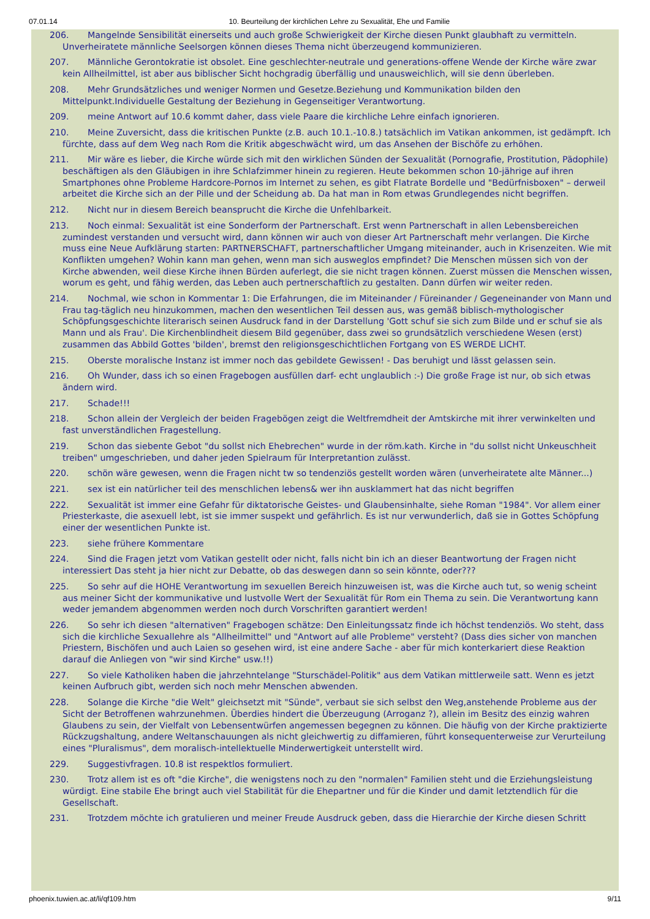07.01.14 10. Beurteilung der kirchlichen Lehre zu Sexualität, Ehe und Familie
206. Mangelnde Sensibilität einerseits und auch große Schwierigkeit der Kirche diesen Punkt glaubhaft zu vermitteln. Unverheiratete männliche Seelsorgen können dieses Thema nicht überzeugend kommunizieren.
207. Männliche Gerontokratie ist obsolet. Eine geschlechter-neutrale und generations-offene Wende der Kirche wäre zwar kein Allheilmittel, ist aber aus biblischer Sicht hochgradig überfällig und unausweichlich, will sie denn überleben.
208. Mehr Grundsätzliches und weniger Normen und Gesetze.Beziehung und Kommunikation bilden den Mittelpunkt.Individuelle Gestaltung der Beziehung in Gegenseitiger Verantwortung.
209. meine Antwort auf 10.6 kommt daher, dass viele Paare die kirchliche Lehre einfach ignorieren.
210. Meine Zuversicht, dass die kritischen Punkte (z.B. auch 10.1.-10.8.) tatsächlich im Vatikan ankommen, ist gedämpft. Ich fürchte, dass auf dem Weg nach Rom die Kritik abgeschwächt wird, um das Ansehen der Bischöfe zu erhöhen.
211. Mir wäre es lieber, die Kirche würde sich mit den wirklichen Sünden der Sexualität (Pornografie, Prostitution, Pädophile) beschäftigen als den Gläubigen in ihre Schlafzimmer hinein zu regieren. Heute bekommen schon 10-jährige auf ihren Smartphones ohne Probleme Hardcore-Pornos im Internet zu sehen, es gibt Flatrate Bordelle und "Bedürfnisboxen" – derweil arbeitet die Kirche sich an der Pille und der Scheidung ab. Da hat man in Rom etwas Grundlegendes nicht begriffen.
212. Nicht nur in diesem Bereich beansprucht die Kirche die Unfehlbarkeit.
213. Noch einmal: Sexualität ist eine Sonderform der Partnerschaft. Erst wenn Partnerschaft in allen Lebensbereichen zumindest verstanden und versucht wird, dann können wir auch von dieser Art Partnerschaft mehr verlangen. Die Kirche muss eine Neue Aufklärung starten: PARTNERSCHAFT, partnerschaftlicher Umgang miteinander, auch in Krisenzeiten. Wie mit Konflikten umgehen? Wohin kann man gehen, wenn man sich ausweglos empfindet? Die Menschen müssen sich von der Kirche abwenden, weil diese Kirche ihnen Bürden auferlegt, die sie nicht tragen können. Zuerst müssen die Menschen wissen, worum es geht, und fähig werden, das Leben auch pertnerschaftlich zu gestalten. Dann dürfen wir weiter reden.
214. Nochmal, wie schon in Kommentar 1: Die Erfahrungen, die im Miteinander / Füreinander / Gegeneinander von Mann und Frau tag-täglich neu hinzukommen, machen den wesentlichen Teil dessen aus, was gemäß biblisch-mythologischer Schöpfungsgeschichte literarisch seinen Ausdruck fand in der Darstellung 'Gott schuf sie sich zum Bilde und er schuf sie als Mann und als Frau'. Die Kirchenblindheit diesem Bild gegenüber, dass zwei so grundsätzlich verschiedene Wesen (erst) zusammen das Abbild Gottes 'bilden', bremst den religionsgeschichtlichen Fortgang von ES WERDE LICHT.
215. Oberste moralische Instanz ist immer noch das gebildete Gewissen! - Das beruhigt und lässt gelassen sein.
216. Oh Wunder, dass ich so einen Fragebogen ausfüllen darf- echt unglaublich :-) Die große Frage ist nur, ob sich etwas ändern wird.
217. Schade!!!
218. Schon allein der Vergleich der beiden Fragebögen zeigt die Weltfremdheit der Amtskirche mit ihrer verwinkelten und fast unverständlichen Fragestellung.
219. Schon das siebente Gebot "du sollst nich Ehebrechen" wurde in der röm.kath. Kirche in "du sollst nicht Unkeuschheit treiben" umgeschrieben, und daher jeden Spielraum für Interpretantion zulässt.
220. schön wäre gewesen, wenn die Fragen nicht tw so tendenziös gestellt worden wären (unverheiratete alte Männer...)
221. sex ist ein natürlicher teil des menschlichen lebens& wer ihn ausklammert hat das nicht begriffen
222. Sexualität ist immer eine Gefahr für diktatorische Geistes- und Glaubensinhalte, siehe Roman "1984". Vor allem einer Priesterkaste, die asexuell lebt, ist sie immer suspekt und gefährlich. Es ist nur verwunderlich, daß sie in Gottes Schöpfung einer der wesentlichen Punkte ist.
223. siehe frühere Kommentare
224. Sind die Fragen jetzt vom Vatikan gestellt oder nicht, falls nicht bin ich an dieser Beantwortung der Fragen nicht interessiert Das steht ja hier nicht zur Debatte, ob das deswegen dann so sein könnte, oder???
225. So sehr auf die HOHE Verantwortung im sexuellen Bereich hinzuweisen ist, was die Kirche auch tut, so wenig scheint aus meiner Sicht der kommunikative und lustvolle Wert der Sexualität für Rom ein Thema zu sein. Die Verantwortung kann weder jemandem abgenommen werden noch durch Vorschriften garantiert werden!
226. So sehr ich diesen "alternativen" Fragebogen schätze: Den Einleitungssatz finde ich höchst tendenziös. Wo steht, dass sich die kirchliche Sexuallehre als "Allheilmittel" und "Antwort auf alle Probleme" versteht? (Dass dies sicher von manchen Priestern, Bischöfen und auch Laien so gesehen wird, ist eine andere Sache - aber für mich konterkariert diese Reaktion darauf die Anliegen von "wir sind Kirche" usw.!!)
227. So viele Katholiken haben die jahrzehntelange "Sturschädel-Politik" aus dem Vatikan mittlerweile satt. Wenn es jetzt keinen Aufbruch gibt, werden sich noch mehr Menschen abwenden.
228. Solange die Kirche "die Welt" gleichsetzt mit "Sünde", verbaut sie sich selbst den Weg,anstehende Probleme aus der Sicht der Betroffenen wahrzunehmen. Überdies hindert die Überzeugung (Arroganz ?), allein im Besitz des einzig wahren Glaubens zu sein, der Vielfalt von Lebensentwürfen angemessen begegnen zu können. Die häufig von der Kirche praktizierte Rückzugshaltung, andere Weltanschauungen als nicht gleichwertig zu diffamieren, führt konsequenterweise zur Verurteilung eines "Pluralismus", dem moralisch-intellektuelle Minderwertigkeit unterstellt wird.
229. Suggestivfragen. 10.8 ist respektlos formuliert.
230. Trotz allem ist es oft "die Kirche", die wenigstens noch zu den "normalen" Familien steht und die Erziehungsleistung würdigt. Eine stabile Ehe bringt auch viel Stabilität für die Ehepartner und für die Kinder und damit letztendlich für die Gesellschaft.
231. Trotzdem möchte ich gratulieren und meiner Freude Ausdruck geben, dass die Hierarchie der Kirche diesen Schritt
phoenix.tuwien.ac.at/li/qf109.htm 9/11